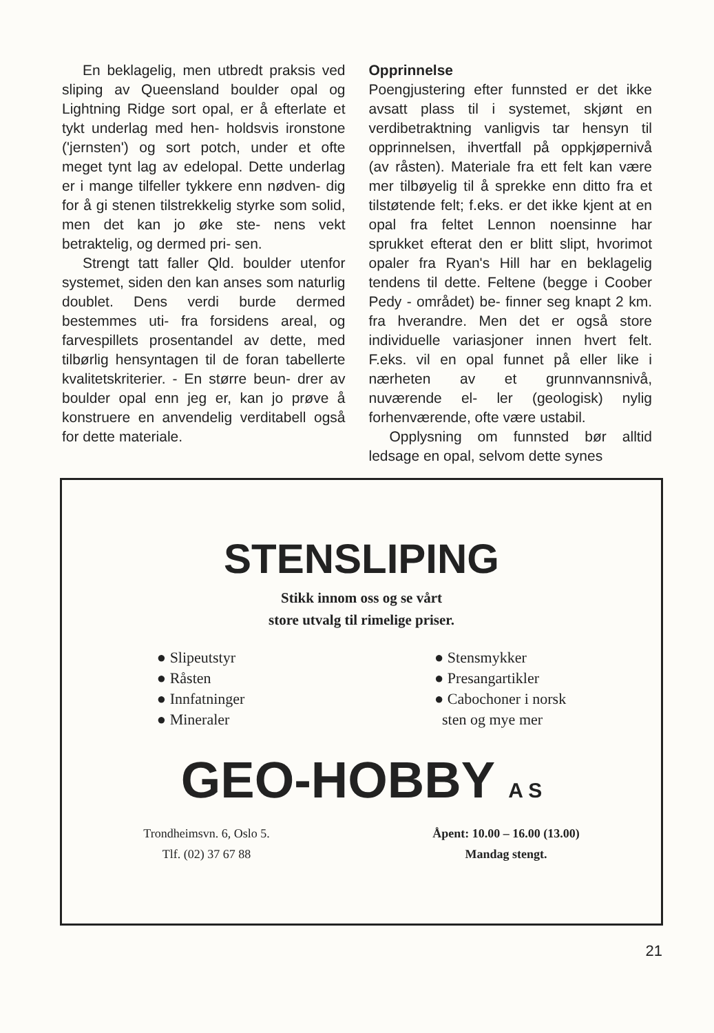En beklagelig, men utbredt praksis ved sliping av Queensland boulder opal og Lightning Ridge sort opal, er å efterlate et tykt underlag med hen- holdsvis ironstone ('jernsten') og sort potch, under et ofte meget tynt lag av edelopal. Dette underlag er i mange tilfeller tykkere enn nødven- dig for å gi stenen tilstrekkelig styrke som solid, men det kan jo øke ste- nens vekt betraktelig, og dermed pri- sen.
Strengt tatt faller Qld. boulder utenfor systemet, siden den kan anses som naturlig doublet. Dens verdi burde dermed bestemmes uti- fra forsidens areal, og farvespillets prosentandel av dette, med tilbørlig hensyntagen til de foran tabellerte kvalitetskriterier. - En større beun- drer av boulder opal enn jeg er, kan jo prøve å konstruere en anvendelig verditabell også for dette materiale.
Opprinnelse
Poengjustering efter funnsted er det ikke avsatt plass til i systemet, skjønt en verdibetraktning vanligvis tar hensyn til opprinnelsen, ihvertfall på oppkjøpernivå (av råsten). Materiale fra ett felt kan være mer tilbøyelig til å sprekke enn ditto fra et tilstøtende felt; f.eks. er det ikke kjent at en opal fra feltet Lennon noensinne har sprukket efterat den er blitt slipt, hvorimot opaler fra Ryan's Hill har en beklagelig tendens til dette. Feltene (begge i Coober Pedy - området) be- finner seg knapt 2 km. fra hverandre. Men det er også store individuelle variasjoner innen hvert felt. F.eks. vil en opal funnet på eller like i nærheten av et grunnvannsnivå, nuværende el- ler (geologisk) nylig forhenværende, ofte være ustabil.
Opplysning om funnsted bør alltid ledsage en opal, selvom dette synes
STENSLIPING
Stikk innom oss og se vårt
store utvalg til rimelige priser.
● Slipeutstyr
● Råsten
● Innfatninger
● Mineraler
● Stensmykker
● Presangartikler
● Cabochoner i norsk
sten og mye mer
GEO-HOBBY A S
Trondheimsvn. 6, Oslo 5.
Tlf. (02) 37 67 88
Åpent: 10.00 – 16.00 (13.00)
Mandag stengt.
21